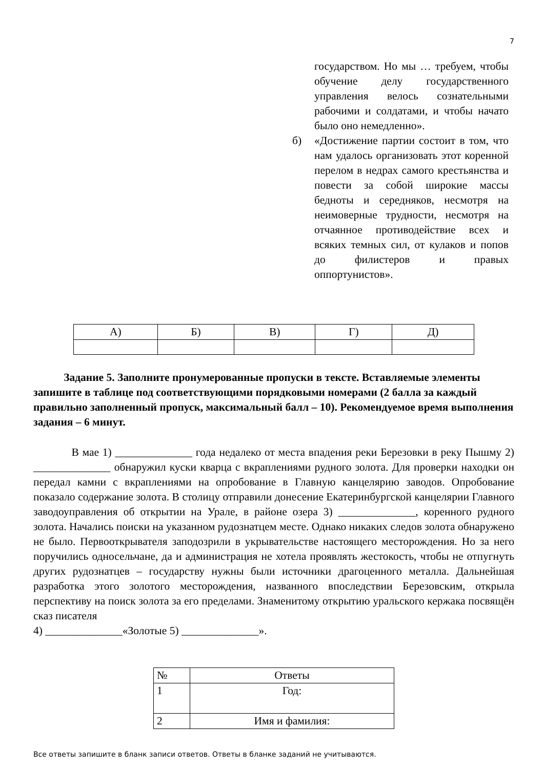7
государством. Но мы … требуем, чтобы обучение делу государственного управления велось сознательными рабочими и солдатами, и чтобы начато было оно немедленно».
б) «Достижение партии состоит в том, что нам удалось организовать этот коренной перелом в недрах самого крестьянства и повести за собой широкие массы бедноты и середняков, несмотря на неимоверные трудности, несмотря на отчаянное противодействие всех и всяких темных сил, от кулаков и попов до филистеров и правых оппортунистов».
| А) | Б) | В) | Г) | Д) |
| --- | --- | --- | --- | --- |
Задание 5. Заполните пронумерованные пропуски в тексте. Вставляемые элементы запишите в таблице под соответствующими порядковыми номерами (2 балла за каждый правильно заполненный пропуск, максимальный балл – 10). Рекомендуемое время выполнения задания – 6 минут.
В мае 1) ______________ года недалеко от места впадения реки Березовки в реку Пышму 2) ______________ обнаружил куски кварца с вкраплениями рудного золота. Для проверки находки он передал камни с вкраплениями на опробование в Главную канцелярию заводов. Опробование показало содержание золота. В столицу отправили донесение Екатеринбургской канцелярии Главного заводоуправления об открытии на Урале, в районе озера 3) ______________, коренного рудного золота. Начались поиски на указанном рудознатцем месте. Однако никаких следов золота обнаружено не было. Первооткрывателя заподозрили в укрывательстве настоящего месторождения. Но за него поручились односельчане, да и администрация не хотела проявлять жестокость, чтобы не отпугнуть других рудознатцев – государству нужны были источники драгоценного металла. Дальнейшая разработка этого золотого месторождения, названного впоследствии Березовским, открыла перспективу на поиск золота за его пределами. Знаменитому открытию уральского кержака посвящён сказ писателя
4) ______________«Золотые 5) ______________».
| № | Ответы |
| --- | --- |
| 1 | Год: |
| 2 | Имя и фамилия: |
Все ответы запишите в бланк записи ответов. Ответы в бланке заданий не учитываются.